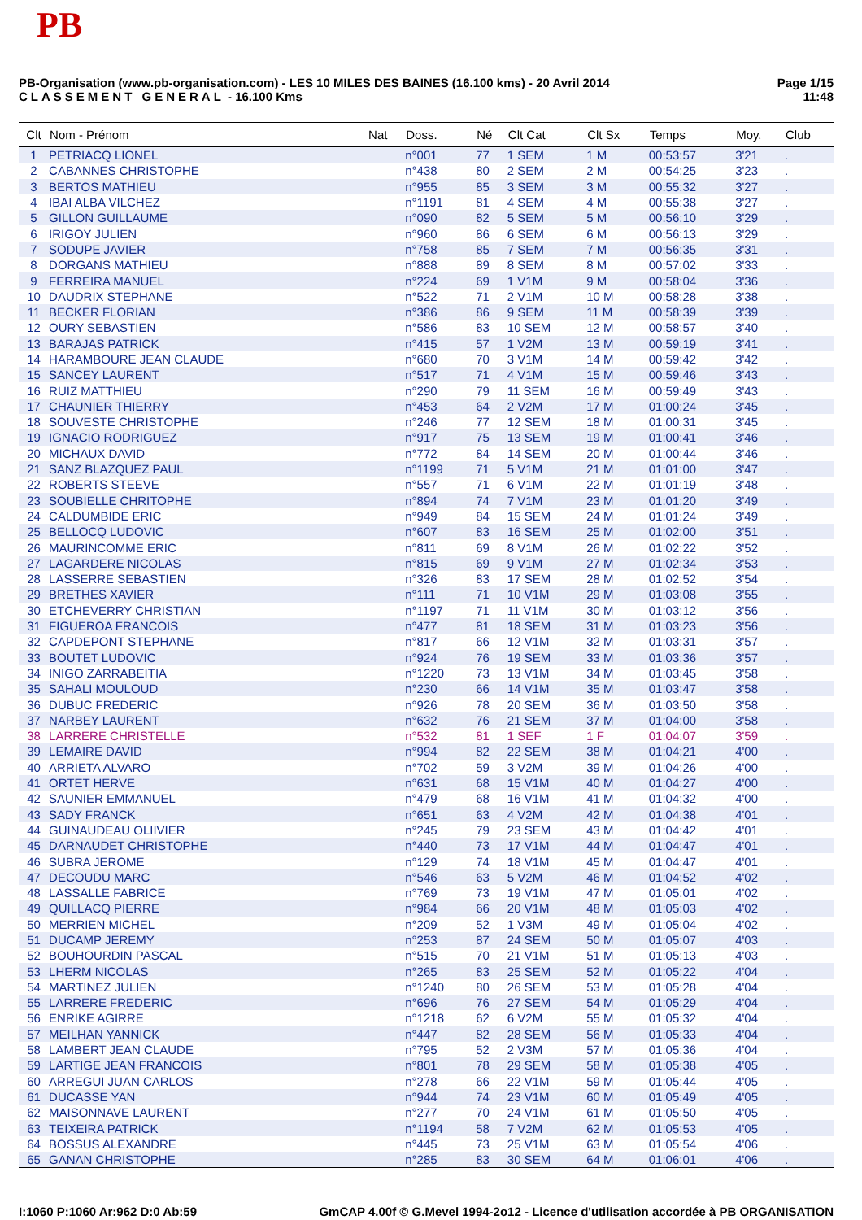PB
Page 1/15
11:48
PB-Organisation (www.pb-organisation.com) - LES 10 MILES DES BAINES (16.100 kms) - 20 Avril 2014
CLASSEMENT GENERAL - 16.100 Kms
| Clt | Nom - Prénom | Nat | Doss. | Né | Clt Cat | Clt Sx | Temps | Moy. | Club |
| --- | --- | --- | --- | --- | --- | --- | --- | --- | --- |
| 1 | PETRIACQ LIONEL | | n°001 | 77 | 1 SEM | 1 M | 00:53:57 | 3'21 | . |
| 2 | CABANNES CHRISTOPHE | | n°438 | 80 | 2 SEM | 2 M | 00:54:25 | 3'23 | . |
| 3 | BERTOS MATHIEU | | n°955 | 85 | 3 SEM | 3 M | 00:55:32 | 3'27 | . |
| 4 | IBAI ALBA VILCHEZ | | n°1191 | 81 | 4 SEM | 4 M | 00:55:38 | 3'27 | . |
| 5 | GILLON GUILLAUME | | n°090 | 82 | 5 SEM | 5 M | 00:56:10 | 3'29 | . |
| 6 | IRIGOY JULIEN | | n°960 | 86 | 6 SEM | 6 M | 00:56:13 | 3'29 | . |
| 7 | SODUPE JAVIER | | n°758 | 85 | 7 SEM | 7 M | 00:56:35 | 3'31 | . |
| 8 | DORGANS MATHIEU | | n°888 | 89 | 8 SEM | 8 M | 00:57:02 | 3'33 | . |
| 9 | FERREIRA MANUEL | | n°224 | 69 | 1 V1M | 9 M | 00:58:04 | 3'36 | . |
| 10 | DAUDRIX STEPHANE | | n°522 | 71 | 2 V1M | 10 M | 00:58:28 | 3'38 | . |
| 11 | BECKER FLORIAN | | n°386 | 86 | 9 SEM | 11 M | 00:58:39 | 3'39 | . |
| 12 | OURY SEBASTIEN | | n°586 | 83 | 10 SEM | 12 M | 00:58:57 | 3'40 | . |
| 13 | BARAJAS PATRICK | | n°415 | 57 | 1 V2M | 13 M | 00:59:19 | 3'41 | . |
| 14 | HARAMBOURE JEAN CLAUDE | | n°680 | 70 | 3 V1M | 14 M | 00:59:42 | 3'42 | . |
| 15 | SANCEY LAURENT | | n°517 | 71 | 4 V1M | 15 M | 00:59:46 | 3'43 | . |
| 16 | RUIZ MATTHIEU | | n°290 | 79 | 11 SEM | 16 M | 00:59:49 | 3'43 | . |
| 17 | CHAUNIER THIERRY | | n°453 | 64 | 2 V2M | 17 M | 01:00:24 | 3'45 | . |
| 18 | SOUVESTE CHRISTOPHE | | n°246 | 77 | 12 SEM | 18 M | 01:00:31 | 3'45 | . |
| 19 | IGNACIO RODRIGUEZ | | n°917 | 75 | 13 SEM | 19 M | 01:00:41 | 3'46 | . |
| 20 | MICHAUX DAVID | | n°772 | 84 | 14 SEM | 20 M | 01:00:44 | 3'46 | . |
| 21 | SANZ BLAZQUEZ PAUL | | n°1199 | 71 | 5 V1M | 21 M | 01:01:00 | 3'47 | . |
| 22 | ROBERTS STEEVE | | n°557 | 71 | 6 V1M | 22 M | 01:01:19 | 3'48 | . |
| 23 | SOUBIELLE CHRITOPHE | | n°894 | 74 | 7 V1M | 23 M | 01:01:20 | 3'49 | . |
| 24 | CALDUMBIDE ERIC | | n°949 | 84 | 15 SEM | 24 M | 01:01:24 | 3'49 | . |
| 25 | BELLOCQ LUDOVIC | | n°607 | 83 | 16 SEM | 25 M | 01:02:00 | 3'51 | . |
| 26 | MAURINCOMME ERIC | | n°811 | 69 | 8 V1M | 26 M | 01:02:22 | 3'52 | . |
| 27 | LAGARDERE NICOLAS | | n°815 | 69 | 9 V1M | 27 M | 01:02:34 | 3'53 | . |
| 28 | LASSERRE SEBASTIEN | | n°326 | 83 | 17 SEM | 28 M | 01:02:52 | 3'54 | . |
| 29 | BRETHES XAVIER | | n°111 | 71 | 10 V1M | 29 M | 01:03:08 | 3'55 | . |
| 30 | ETCHEVERRY CHRISTIAN | | n°1197 | 71 | 11 V1M | 30 M | 01:03:12 | 3'56 | . |
| 31 | FIGUEROA FRANCOIS | | n°477 | 81 | 18 SEM | 31 M | 01:03:23 | 3'56 | . |
| 32 | CAPDEPONT STEPHANE | | n°817 | 66 | 12 V1M | 32 M | 01:03:31 | 3'57 | . |
| 33 | BOUTET LUDOVIC | | n°924 | 76 | 19 SEM | 33 M | 01:03:36 | 3'57 | . |
| 34 | INIGO ZARRABEITIA | | n°1220 | 73 | 13 V1M | 34 M | 01:03:45 | 3'58 | . |
| 35 | SAHALI MOULOUD | | n°230 | 66 | 14 V1M | 35 M | 01:03:47 | 3'58 | . |
| 36 | DUBUC FREDERIC | | n°926 | 78 | 20 SEM | 36 M | 01:03:50 | 3'58 | . |
| 37 | NARBEY LAURENT | | n°632 | 76 | 21 SEM | 37 M | 01:04:00 | 3'58 | . |
| 38 | LARRERE CHRISTELLE | | n°532 | 81 | 1 SEF | 1 F | 01:04:07 | 3'59 | . |
| 39 | LEMAIRE DAVID | | n°994 | 82 | 22 SEM | 38 M | 01:04:21 | 4'00 | . |
| 40 | ARRIETA ALVARO | | n°702 | 59 | 3 V2M | 39 M | 01:04:26 | 4'00 | . |
| 41 | ORTET HERVE | | n°631 | 68 | 15 V1M | 40 M | 01:04:27 | 4'00 | . |
| 42 | SAUNIER EMMANUEL | | n°479 | 68 | 16 V1M | 41 M | 01:04:32 | 4'00 | . |
| 43 | SADY FRANCK | | n°651 | 63 | 4 V2M | 42 M | 01:04:38 | 4'01 | . |
| 44 | GUINAUDEAU OLIIVIER | | n°245 | 79 | 23 SEM | 43 M | 01:04:42 | 4'01 | . |
| 45 | DARNAUDET CHRISTOPHE | | n°440 | 73 | 17 V1M | 44 M | 01:04:47 | 4'01 | . |
| 46 | SUBRA JEROME | | n°129 | 74 | 18 V1M | 45 M | 01:04:47 | 4'01 | . |
| 47 | DECOUDU MARC | | n°546 | 63 | 5 V2M | 46 M | 01:04:52 | 4'02 | . |
| 48 | LASSALLE FABRICE | | n°769 | 73 | 19 V1M | 47 M | 01:05:01 | 4'02 | . |
| 49 | QUILLACQ PIERRE | | n°984 | 66 | 20 V1M | 48 M | 01:05:03 | 4'02 | . |
| 50 | MERRIEN MICHEL | | n°209 | 52 | 1 V3M | 49 M | 01:05:04 | 4'02 | . |
| 51 | DUCAMP JEREMY | | n°253 | 87 | 24 SEM | 50 M | 01:05:07 | 4'03 | . |
| 52 | BOUHOURDIN PASCAL | | n°515 | 70 | 21 V1M | 51 M | 01:05:13 | 4'03 | . |
| 53 | LHERM NICOLAS | | n°265 | 83 | 25 SEM | 52 M | 01:05:22 | 4'04 | . |
| 54 | MARTINEZ JULIEN | | n°1240 | 80 | 26 SEM | 53 M | 01:05:28 | 4'04 | . |
| 55 | LARRERE FREDERIC | | n°696 | 76 | 27 SEM | 54 M | 01:05:29 | 4'04 | . |
| 56 | ENRIKE AGIRRE | | n°1218 | 62 | 6 V2M | 55 M | 01:05:32 | 4'04 | . |
| 57 | MEILHAN YANNICK | | n°447 | 82 | 28 SEM | 56 M | 01:05:33 | 4'04 | . |
| 58 | LAMBERT JEAN CLAUDE | | n°795 | 52 | 2 V3M | 57 M | 01:05:36 | 4'04 | . |
| 59 | LARTIGE JEAN FRANCOIS | | n°801 | 78 | 29 SEM | 58 M | 01:05:38 | 4'05 | . |
| 60 | ARREGUI JUAN CARLOS | | n°278 | 66 | 22 V1M | 59 M | 01:05:44 | 4'05 | . |
| 61 | DUCASSE YAN | | n°944 | 74 | 23 V1M | 60 M | 01:05:49 | 4'05 | . |
| 62 | MAISONNAVE LAURENT | | n°277 | 70 | 24 V1M | 61 M | 01:05:50 | 4'05 | . |
| 63 | TEIXEIRA PATRICK | | n°1194 | 58 | 7 V2M | 62 M | 01:05:53 | 4'05 | . |
| 64 | BOSSUS ALEXANDRE | | n°445 | 73 | 25 V1M | 63 M | 01:05:54 | 4'06 | . |
| 65 | GANAN CHRISTOPHE | | n°285 | 83 | 30 SEM | 64 M | 01:06:01 | 4'06 | . |
GmCAP 4.00f © G.Mevel 1994-2o12 - Licence d'utilisation accordée à PB ORGANISATION I:1060 P:1060 Ar:962 D:0 Ab:59